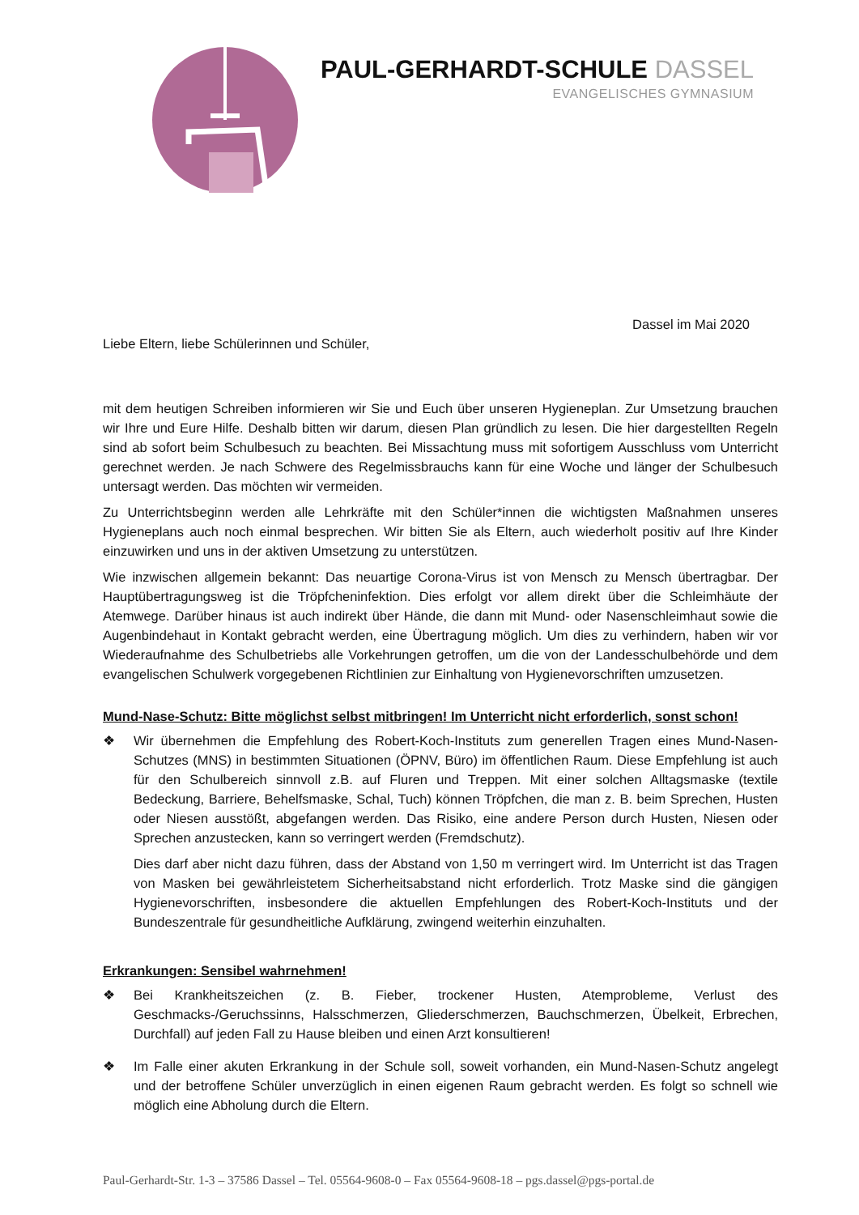PAUL-GERHARDT-SCHULE DASSEL
EVANGELISCHES GYMNASIUM
Dassel im Mai 2020
Liebe Eltern, liebe Schülerinnen und Schüler,
mit dem heutigen Schreiben informieren wir Sie und Euch über unseren Hygieneplan. Zur Umsetzung brauchen wir Ihre und Eure Hilfe. Deshalb bitten wir darum, diesen Plan gründlich zu lesen. Die hier dargestellten Regeln sind ab sofort beim Schulbesuch zu beachten. Bei Missachtung muss mit sofortigem Ausschluss vom Unterricht gerechnet werden. Je nach Schwere des Regelmissbrauchs kann für eine Woche und länger der Schulbesuch untersagt werden. Das möchten wir vermeiden.
Zu Unterrichtsbeginn werden alle Lehrkräfte mit den Schüler*innen die wichtigsten Maßnahmen unseres Hygieneplans auch noch einmal besprechen. Wir bitten Sie als Eltern, auch wiederholt positiv auf Ihre Kinder einzuwirken und uns in der aktiven Umsetzung zu unterstützen.
Wie inzwischen allgemein bekannt: Das neuartige Corona-Virus ist von Mensch zu Mensch übertragbar. Der Hauptübertragungsweg ist die Tröpfcheninfektion. Dies erfolgt vor allem direkt über die Schleimhäute der Atemwege. Darüber hinaus ist auch indirekt über Hände, die dann mit Mund- oder Nasenschleimhaut sowie die Augenbindehaut in Kontakt gebracht werden, eine Übertragung möglich. Um dies zu verhindern, haben wir vor Wiederaufnahme des Schulbetriebs alle Vorkehrungen getroffen, um die von der Landesschulbehörde und dem evangelischen Schulwerk vorgegebenen Richtlinien zur Einhaltung von Hygienevorschriften umzusetzen.
Mund-Nase-Schutz: Bitte möglichst selbst mitbringen! Im Unterricht nicht erforderlich, sonst schon!
❖ Wir übernehmen die Empfehlung des Robert-Koch-Instituts zum generellen Tragen eines Mund-Nasen-Schutzes (MNS) in bestimmten Situationen (ÖPNV, Büro) im öffentlichen Raum. Diese Empfehlung ist auch für den Schulbereich sinnvoll z.B. auf Fluren und Treppen. Mit einer solchen Alltagsmaske (textile Bedeckung, Barriere, Behelfsmaske, Schal, Tuch) können Tröpfchen, die man z. B. beim Sprechen, Husten oder Niesen ausstößt, abgefangen werden. Das Risiko, eine andere Person durch Husten, Niesen oder Sprechen anzustecken, kann so verringert werden (Fremdschutz).
Dies darf aber nicht dazu führen, dass der Abstand von 1,50 m verringert wird. Im Unterricht ist das Tragen von Masken bei gewährleistetem Sicherheitsabstand nicht erforderlich. Trotz Maske sind die gängigen Hygienevorschriften, insbesondere die aktuellen Empfehlungen des Robert-Koch-Instituts und der Bundeszentrale für gesundheitliche Aufklärung, zwingend weiterhin einzuhalten.
Erkrankungen: Sensibel wahrnehmen!
❖ Bei Krankheitszeichen (z. B. Fieber, trockener Husten, Atemprobleme, Verlust des Geschmacks-/Geruchssinns, Halsschmerzen, Gliederschmerzen, Bauchschmerzen, Übelkeit, Erbrechen, Durchfall) auf jeden Fall zu Hause bleiben und einen Arzt konsultieren!
❖ Im Falle einer akuten Erkrankung in der Schule soll, soweit vorhanden, ein Mund-Nasen-Schutz angelegt und der betroffene Schüler unverzüglich in einen eigenen Raum gebracht werden. Es folgt so schnell wie möglich eine Abholung durch die Eltern.
Paul-Gerhardt-Str. 1-3 – 37586 Dassel – Tel. 05564-9608-0 – Fax 05564-9608-18 – pgs.dassel@pgs-portal.de